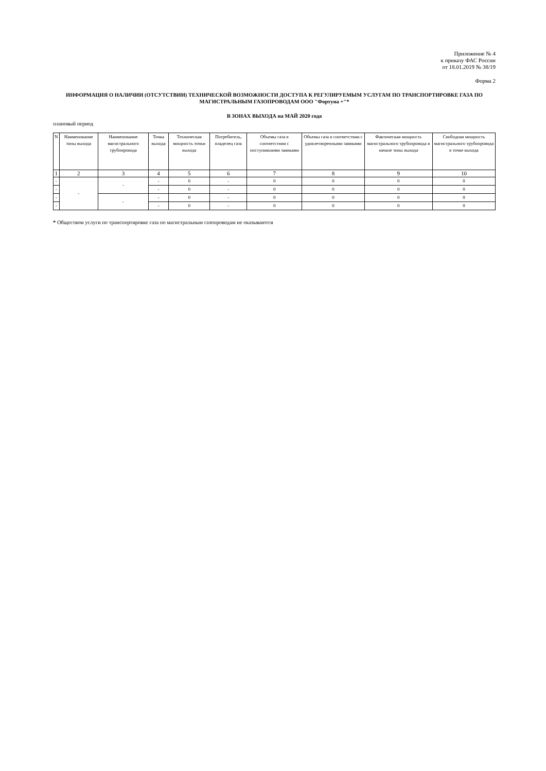Приложение № 4
к приказу ФАС России
от 18.01.2019 № 38/19
Форма 2
ИНФОРМАЦИЯ О НАЛИЧИИ (ОТСУТСТВИИ) ТЕХНИЧЕСКОЙ ВОЗМОЖНОСТИ ДОСТУПА К РЕГУЛИРУЕМЫМ УСЛУГАМ ПО ТРАНСПОРТИРОВКЕ ГАЗА ПО МАГИСТРАЛЬНЫМ ГАЗОПРОВОДАМ ООО "Фортуна +"*
В ЗОНАХ ВЫХОДА на МАЙ 2020 года
плановый период
| N | Наименование зоны выхода | Наименование магистрального трубопровода | Точка выхода | Техническая мощность точки выхода | Потребитель, владелец газа | Объемы газа в соответствии с поступившими заявками | Объемы газа в соответствии с удовлетворенными заявками | Фактическая мощность магистрального трубопровода в начале зоны выхода | Свободная мощность магистрального трубопровода в точке выхода |
| --- | --- | --- | --- | --- | --- | --- | --- | --- | --- |
| 1 | 2 | 3 | 4 | 5 | 6 | 7 | 8 | 9 | 10 |
| - | - | - | - | 0 | - | 0 | 0 | 0 | 0 |
| - | | | - | 0 | - | 0 | 0 | 0 | 0 |
| - | | - | - | 0 | - | 0 | 0 | 0 | 0 |
| - | | | - | 0 | - | 0 | 0 | 0 | 0 |
* Обществом услуги по транспортировке газа по магистральным газопроводам не оказываются